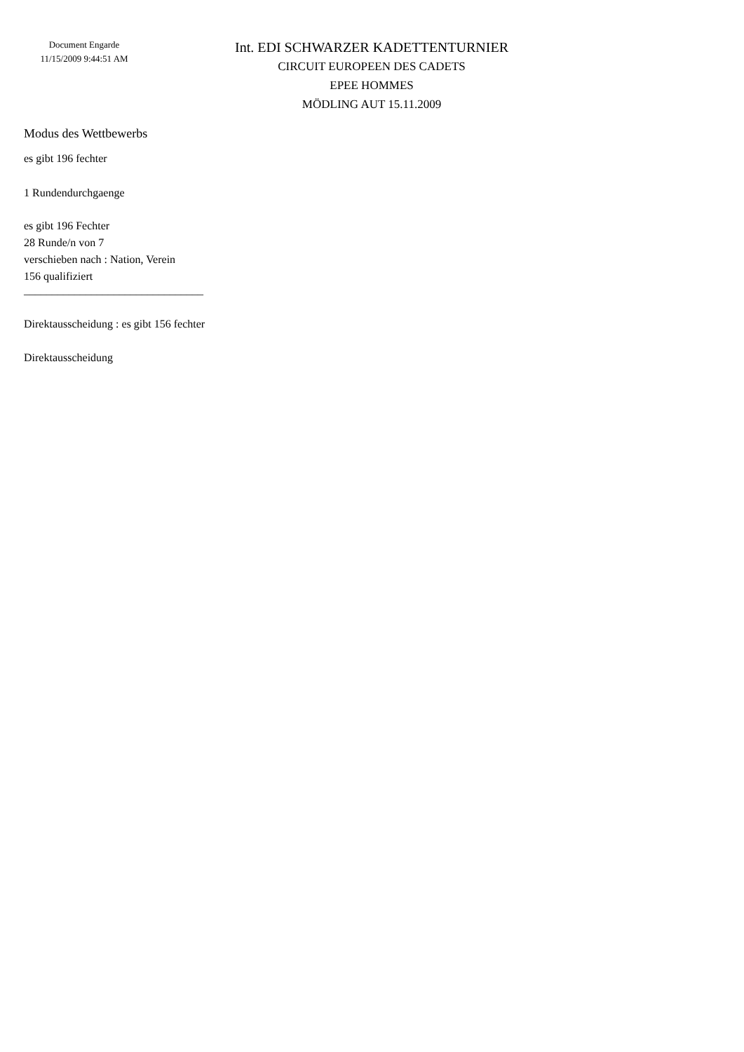Document Engarde
11/15/2009 9:44:51 AM
Int. EDI SCHWARZER KADETTENTURNIER
CIRCUIT EUROPEEN DES CADETS
EPEE HOMMES
MÖDLING AUT 15.11.2009
Modus des Wettbewerbs
es gibt 196 fechter
1 Rundendurchgaenge
es gibt 196 Fechter
28 Runde/n von 7
verschieben nach : Nation, Verein
156 qualifiziert
________________________________
Direktausscheidung : es gibt 156 fechter
Direktausscheidung